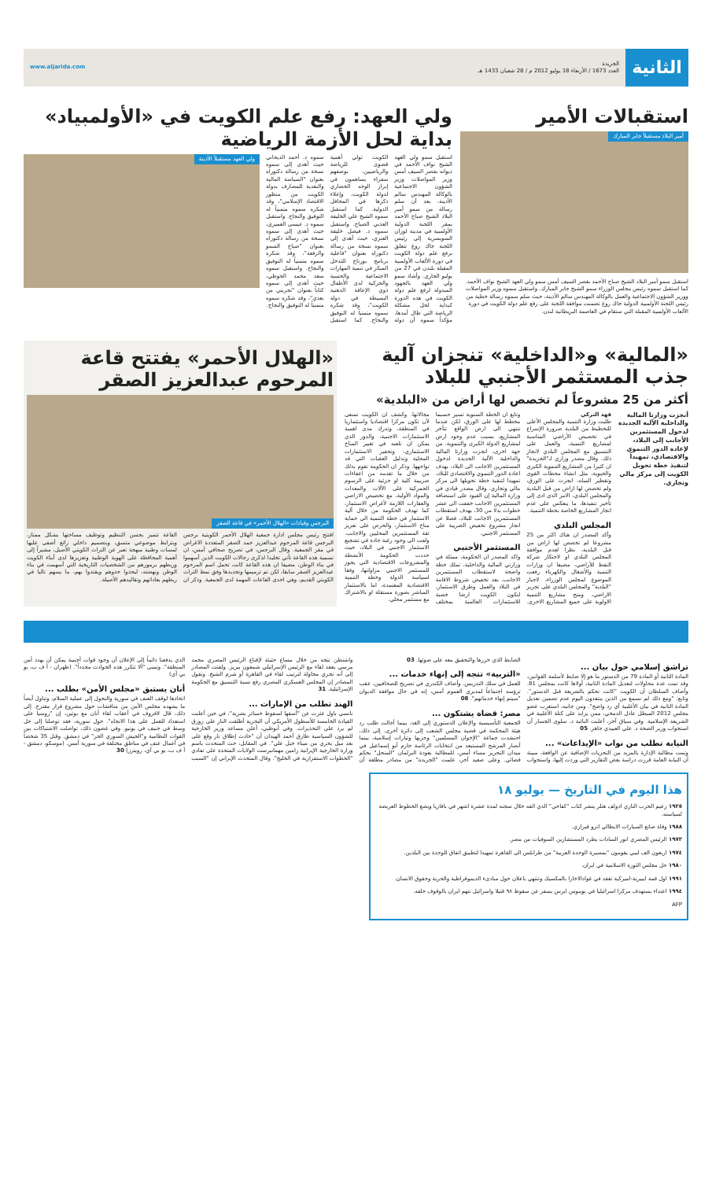الثانية
الجريدة
العدد 1673 / الأربعاء 18 يوليو 2012 م / 28 شعبان 1433 هـ
www.aljarida.com
استقبالات الأمير
أمير البلاد مستقبلاً جابر المبارك
استقبل سمو أمير البلاد الشيخ صباح الأحمد بقصر السيف أمس سمو ولي العهد الشيخ نواف الأحمد. كما استقبل سموه رئيس مجلس الوزراء سمو الشيخ جابر المبارك. واستقبل سموه وزير المواصلات ووزير الشؤون الاجتماعية والعمل بالوكالة المهندس سالم الأذينة، حيث سلم سموه رسالة خطية من رئيس اللجنة الأولمبية الدولية جاك روغ تضمنت موافقة اللجنة على رفع علم دولة الكويت في دورة الألعاب الأولمبية المقبلة التي ستقام في العاصمة البريطانية لندن.
ولي العهد: رفع علم الكويت في «الأولمبياد» بداية لحل الأزمة الرياضية
استقبل سمو ولي العهد الشيخ نواف الأحمد في ديوانه بقصر السيف أمس وزير المواصلات وزير الشؤون الاجتماعية بالوكالة المهندس سالم الأذينة، بعد أن سلم رسالة من سمو أمير البلاد الشيخ صباح الأحمد بمقر اللجنة الدولية الأولمبية في مدينة لوزان السويسرية إلى رئيس اللجنة جاك روغ تتعلق برفع علم دولة الكويت في دورة الألعاب الأولمبية المقبلة بلندن في 27 من يوليو الجاري. وأشاد سمو ولي العهد بالجهود المبذولة لرفع علم دولة الكويت في هذه الدورة كبداية لحل مشكلة الرياضة التي طال أمدها، مؤكداً سموه أن دولة الكويت تولي أهمية قصوى للرياضة والرياضيين، بوصفهم سفراء يساهمون في إبراز الوجه الحضاري لدولة الكويت، وإعلاء ذكرها في المحافل الدولية. كما استقبل سموه الشيخ علي الخليفة العذبي الصباح. واستقبل سموه د. فيصل خليفة العنزي، حيث أهدى إلى سموه نسخة من رسالة دكتوراه بعنوان "فاعلية برنامج بورتاج للتدخل المبكر في تنمية المهارات الاجتماعية والحسية والحركية لدى الأطفال ذوي الإعاقة الذهنية البسيطة في دولة الكويت"، وقد شكره سموه متمنياً له التوفيق والنجاح. كما استقبل سموه د. أحمد الديحاني حيث أهدى إلى سموه نسخة من رسالة دكتوراه بعنوان "السياسة المالية والنقدية للمصارف بدولة الكويت من منظور الاقتصاد الإسلامي"، وقد شكره سموه متمنياً له التوفيق والنجاح. واستقبل سموه د. عيسى العميري، حيث أهدى إلى سموه نسخة من رسالة دكتوراه بعنوان "صباح السمو والرفعة"، وقد شكره سموه متمنياً له التوفيق والنجاح. واستقبل سموه سعد محمد الحوطي، حيث أهدى إلى سموه كتاباً بعنوان "تجربتي من بعدي"، وقد شكره سموه متمنياً له التوفيق والنجاح.
ولي العهد مستقبلاً الأذينة
«المالية» و«الداخلية» تنجزان آلية جذب المستثمر الأجنبي للبلاد
أكثر من 25 مشروعاً لم تخصص لها أراض من «البلدية»
أنجزت وزارتا المالية والداخلية الآلية الجديدة لدخول المستثمرين الأجانب إلى البلاد، لإعادة الدور التنموي والاقتصادي، تمهيداً لتنفيذ خطة تحويل الكويت إلى مركز مالي وتجاري.
فهد التركي
طلبت وزارة التنمية والمجلس الأعلى للتخطيط من البلدية ضرورة الإسراع في تخصيص الأراضي المناسبة لمشاريع التنمية، والعمل على التنسيق مع المجلس البلدي لانجاز ذلك. وقال مصدر وزاري لـ"الجريدة" ان كثيرا من المشاريع التنموية الكبرى والحيوية، مثل انشاء محطات القوى وتقطير المياه، انجزت على الورق، ولم تخصص لها اراض من قبل البلدية والمجلس البلدي، الامر الذي ادى إلى تأخير تنفيذها، ما ينعكس على عدم انجاز المشاريع الخاصة بخطة التنمية.
المجلس البلدي
وأكد المصدر ان هناك اكثر من 25 مشروعا لم تخصص لها اراض من قبل البلدية، نظرا لعدم موافقة المجلس البلدي او لاحتكار شركة النفط للأراضي، مضيفا ان وزارات التنمية والأشغال والكهرباء رفعت الموضوع لمجلس الوزراء، لاجبار "البلدية" والمجلس البلدي على تحرير الاراضي، ومنح مشاريع التنمية الاولوية على جميع المشاريع الاخرى. وتابع ان الخطة السنوية تسير حسبما مخطط لها على الورق، لكن عندما تنتهي الى ارض الواقع تتأخر المشاريع، بسبب عدم وجود ارض لمشاريع الدولة الكبرى والتنموية. من جهة اخرى، انجزت وزارتا المالية والداخلية الآلية الجديدة لدخول المستثمرين الاجانب الى البلاد، بهدف اعادة الدور التنموي والاقتصادي للبلاد، تمهيدا لتنفيذ خطة تحويلها الى مركز مالي وتجاري. وقال مصدر قيادي في وزارة المالية إن القيود على استضافة المستثمرين الاجانب خففت الى عشر خطوات بدلا من 30، بهدف استقطاب المستثمرين الاجانب للبلاد، فضلا عن انجاز مشروع تخفيض الضريبة على المستثمر الاجنبي.
المستثمر الأجنبي
واكد المصدر ان الحكومة، ممثلة في وزارتي المالية والداخلية، تملك خطة واضحة لاستقطاب المستثمرين الاجانب، بعد تخفيض شروط الاقامة في البلاد والعمل وطرق الاستثمار، لتكون الكويت ارضا خصبة للاستثمارات العالمية بمختلف مجالاتها. وكشف ان الكويت تسعى لأن تكون مركزا اقتصاديا واستثماريا في المنطقة، وتدرك مدى اهمية الاستثمارات الاجنبية، والدور الذي يمكن ان تلعبه في تغيير المناخ الاستثماري، وتحفيز الاستثمارات المحلية وتذليل العقبات التي قد تواجهها. وذكر ان الحكومة تقوم بذلك من خلال ما تقدمه من اعفاءات ضريبية كلية او جزئية على الرسوم الجمركية على الآلات والمعدات والمواد الأولية، مع تخصيص الاراضي والعقارات اللازمة لأغراض الاستثمار، كما تهدف الحكومة من خلال آلية الاستثمار في خطة التنمية الى حماية مناخ الاستثمار، والحرص على تعزيز ثقة المستثمرين المحليين والاجانب. ولفت الى وجود رغبة جادة في تشجيع الاستثمار الاجنبي في البلاد، حيث حددت الحكومة الأنشطة والمشروعات الاقتصادية التي يجوز للمستثمر الاجنبي مزاولتها، وفقا لسياسة الدولة وخطة التنمية الاقتصادية المعتمدة، اما بالاستثمار المباشر بصورة مستقلة او بالاشتراك مع مستثمر محلي.
«الهلال الأحمر» يفتتح قاعة المرحوم عبدالعزيز الصقر
البرجس وقيادات «الهلال الأحمر» في قاعة الصقر
افتتح رئيس مجلس ادارة جمعية الهلال الأحمر الكويتية برجس البرجس قاعة المرحوم عبدالعزيز حمد الصقر المتعددة الاغراض في مقر الجمعية. وقال البرجس، في تصريح صحافي أمس، ان تسمية هذه القاعة تأتي تخليدا لذكرى رجالات الكويت الذين أسهموا في بناء الوطن، مضيفا ان هذه القاعة كانت تحمل اسم المرحوم عبدالعزيز الصقر سابقا، لكن تم ترميمها وتجديدها وفق نمط التراث الكويتي القديم، وهي احدى القاعات المهمة لدى الجمعية. وذكر ان القاعة تتميز بحسن التنظيم وتوظيف مساحتها بشكل ممتاز، وبترابط موضوعي متسق، وبتصميم داخلي رائع أضفى عليها لمسات وطنية مبهجة تعبر عن التراث الكويتي الأصيل، مشيراً إلى أهمية المحافظة على الهوية الوطنية وتعزيزها لدى أبناء الكويت وربطهم برموزهم من الشخصيات التاريخية التي أسهمت في بناء الوطن ونهضته، ليحذوا حذوهم ويقتدوا بهم، ما يسهم تاليا في ربطهم بعاداتهم وتقاليدهم الأصيلة.
تراشق إسلامي حول بيان ...
المادة الثانية أو المادة 79 من الدستور ما هو إلا ضابط لأسلمة القوانين، وقد تمت عدة محاولات لتعديل المادة الثانية، أولاها كانت بمجلس 81. وأضاف السلطان أن الكويت "كانت تحكم بالشريعة قبل الدستور". وتابع: "ومع ذلك لم نسمع من الذين ينتقدون اليوم عدم تضمين تعديل المادة الثانية في بيان الأغلبية أي رد واضح". ومن جانبه، استغرب عضو مجلس 2012 المبطل عادل الدمخي، ممن يزايد على كتلة الأغلبية في الشريعة الإسلامية. وفي سياق آخر، أعلنت النائبة د. سلوى الجسار أن استجواب وزير الصحة د. علي العبيدي جاهز. 05
النيابة تطلب من نواب «الإيداعات» ...
وتمت مطالبة الإدارة بالمزيد من التحريات الإضافية عن الواقعة، مبينة أن النيابة العامة قررت دراسة بعض التقارير التي وردت إليها، واستجواب الضابط الذي حررها والتحقيق معه على ضوئها. 03
«التربية» تتجه إلى إنهاء خدمات ...
للعمل في سلك التدريس. وأضاف الكندري في تصريح للصحافيين، عقب ترؤسه اجتماعاً لمديري العموم أمس، إنه في حال موافقة الديوان "سيتم إنهاء خدماتهم". 08
مصر: قضاة يشتكون ...
الجمعية التأسيسية والإعلان الدستوري إلى الغد، بينما أحالت طلب رد هيئة المحكمة في قضية مجلس الشعب إلى دائرة أخرى. إلى ذلك، احتشدت جماعة "الإخوان المسلمين" وحزبها وتيارات إسلامية، بينما أنصار المرشح المستبعد من انتخابات الرئاسة حازم أبو إسماعيل في ميدان التحرير مساء أمس، للمطالبة بعودة البرلمان "المنحل" بحكم قضائي. وعلى صعيد آخر، علمت "الجريدة" من مصادر مطلعة أن واشنطن تنجه من خلال مساع حثيثة لإقناع الرئيس المصري محمد مرسي بعقد لقاء مع الرئيس الإسرائيلي شمعون بيريز. ولفتت المصادر إلى أنه تجري محاولة لترتيب لقاء في القاهرة أو شرم الشيخ. وتقول المصادر إن المجلس العسكري المصري رفع نسبة التنسيق مع الحكومة الإسرائيلية. 31
الهند تطلب من الإمارات ...
نانسي باول عثرت عن "أسفها لسقوط خسائر بشرية"، في حين أعلنت القيادة الخامسة للأسطول الأمريكي أن البحرية أطلقت النار على زورق لم يرد على التحذيرات. وفي أبوظبي، أعلن مساعد وزير الخارجية للشؤون السياسية طارق أحمد الهيدان أن "حادث إطلاق نار وقع على بعد ميل بحري من ميناء جبل علي". في المقابل، حث المتحدث باسم وزارة الخارجية الإيرانية رامين مهمانبرست الولايات المتحدة على تفادي "الخطوات الاستفزازية في الخليج". وقال المتحدث الإيراني إن "السبب الذي يدفعنا دائماً إلى الإعلان أن وجود قوات أجنبية يمكن أن يهدد أمن المنطقة". وتمنى "ألا تتكرر هذه الحوادث مجدداً". (طهران - أ ف ب، يو بي آي)
أنان يستبق «مجلس الأمن» بطلب ...
اتخاذها لوقف العنف في سورية والتحول إلى عملية السلام، وتناول أيضاً ما يشهده مجلس الأمن من مناقشات حول مشروع قرار مقترح. إلى ذلك، قال لافروف في أعقاب لقاء أنان مع بوتين، إن "روسيا على استعداد للعمل على هذا الاتجاه". حول سورية، فقد توصلنا إلى حل وسط في جنيف في يونيو. وفي غضون ذلك، تواصلت الاشتباكات بين القوات النظامية و"الجيش السوري الحر" في دمشق. وقتل 35 شخصاً في أعمال عنف في مناطق مختلفة في سورية أمس. (موسكو، دمشق - أ ف ب، يو بي آي، رويترز) 30
هذا اليوم في التاريخ — يوليو ١٨
١٩٢٥ زعيم الحزب النازي ادولف هتلر ينشر كتاب "كفاحي" الذي الفه خلال سجنه لمدة عشرة اشهر في بافاريا ويضع الخطوط العريضة لسياسته.
١٩٨٨ وفاة صانع السيارات الايطالي انزو فيراري.
١٩٧٢ الرئيس المصري انور السادات يطرد المستشارين السوفيات من مصر.
١٩٧٤ اربعون الف ليبي يقومون "بمسيرة الوحدة العربية" من طرابلس الى القاهرة تمهيدا لتطبيق اتفاق للوحدة بين البلدين.
١٩٨٠ حل مجلس الثورة الاسلامية في ايران.
١٩٩١ اول قمة ايبيرية-اميركية تعقد في غوادالاخارا بالمكسيك وتنتهي باعلان حول مبادىء الديموقراطية والحرية وحقوق الانسان.
١٩٩٤ اعتداء يستهدف مركزا اسرائيليا في بوينوس ايرس يسفر عن سقوط ٩٨ قتيلا واسرائيل تتهم ايران بالوقوف خلفه.
AFP